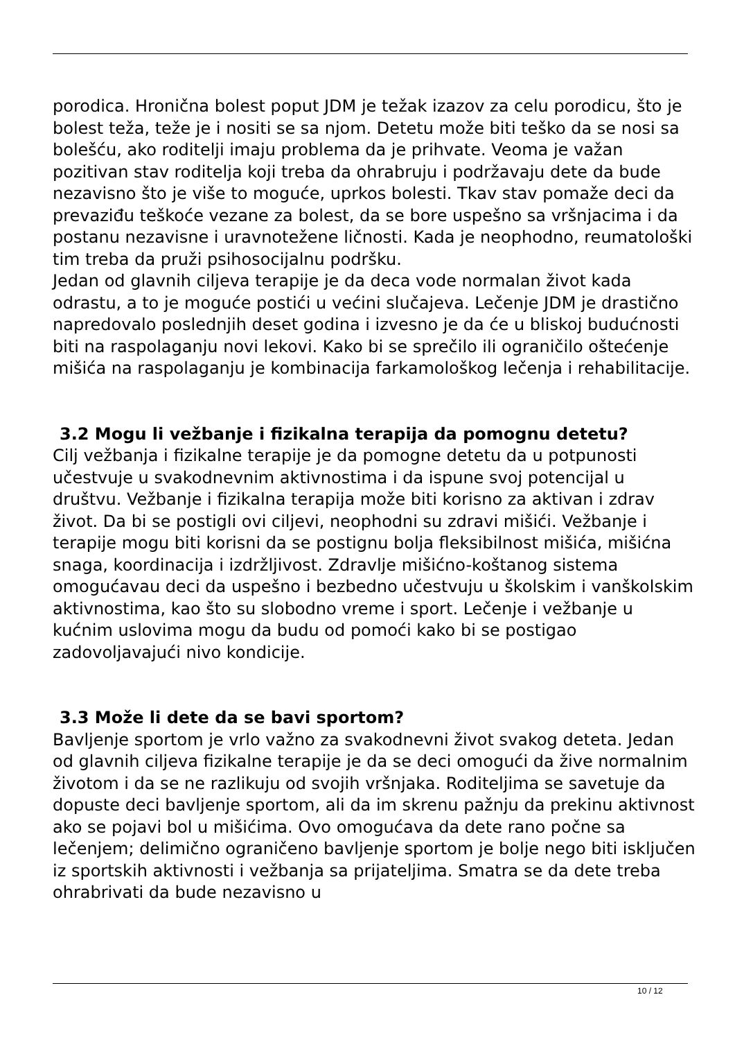porodica. Hronična bolest poput JDM je težak izazov za celu porodicu, što je bolest teža, teže je i nositi se sa njom. Detetu može biti teško da se nosi sa bolešću, ako roditelji imaju problema da je prihvate. Veoma je važan pozitivan stav roditelja koji treba da ohrabruju i podržavaju dete da bude nezavisno što je više to moguće, uprkos bolesti. Tkav stav pomaže deci da prevaziđu teškoće vezane za bolest, da se bore uspešno sa vršnjacima i da postanu nezavisne i uravnotežene ličnosti. Kada je neophodno, reumatološki tim treba da pruži psihosocijalnu podršku.
Jedan od glavnih ciljeva terapije je da deca vode normalan život kada odrastu, a to je moguće postići u većini slučajeva. Lečenje JDM je drastično napredovalo poslednjih deset godina i izvesno je da će u bliskoj budućnosti biti na raspolaganju novi lekovi. Kako bi se sprečilo ili ograničilo oštećenje mišića na raspolaganju je kombinacija farkamološkog lečenja i rehabilitacije.
3.2 Mogu li vežbanje i fizikalna terapija da pomognu detetu?
Cilj vežbanja i fizikalne terapije je da pomogne detetu da u potpunosti učestvuje u svakodnevnim aktivnostima i da ispune svoj potencijal u društvu. Vežbanje i fizikalna terapija može biti korisno za aktivan i zdrav život. Da bi se postigli ovi ciljevi, neophodni su zdravi mišići. Vežbanje i terapije mogu biti korisni da se postignu bolja fleksibilnost mišića, mišićna snaga, koordinacija i izdržljivost. Zdravlje mišićno-koštanog sistema omogućavau deci da uspešno i bezbedno učestvuju u školskim i vanškolskim aktivnostima, kao što su slobodno vreme i sport. Lečenje i vežbanje u kućnim uslovima mogu da budu od pomoći kako bi se postigao zadovoljavajući nivo kondicije.
3.3 Može li dete da se bavi sportom?
Bavljenje sportom je vrlo važno za svakodnevni život svakog deteta. Jedan od glavnih ciljeva fizikalne terapije je da se deci omogući da žive normalnim životom i da se ne razlikuju od svojih vršnjaka. Roditeljima se savetuje da dopuste deci bavljenje sportom, ali da im skrenu pažnju da prekinu aktivnost ako se pojavi bol u mišićima. Ovo omogućava da dete rano počne sa lečenjem; delimično ograničeno bavljenje sportom je bolje nego biti isključen iz sportskih aktivnosti i vežbanja sa prijateljima. Smatra se da dete treba ohrabrivati da bude nezavisno u
10 / 12